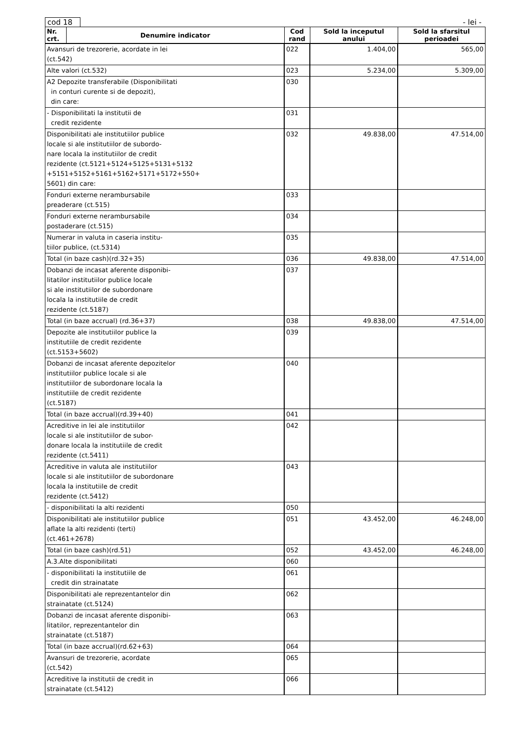cod 18
- lei -
| Nr. crt. | Denumire indicator | Cod rand | Sold la inceputul anului | Sold la sfarsitul perioadei |
| --- | --- | --- | --- | --- |
| Avansuri de trezorerie, acordate in lei (ct.542) | | 022 | 1.404,00 | 565,00 |
| Alte valori (ct.532) | | 023 | 5.234,00 | 5.309,00 |
| A2 Depozite transferabile (Disponibilitati in conturi curente si de depozit), din care: | | 030 | | |
| - Disponibilitati la institutii de credit rezidente | | 031 | | |
| Disponibilitati ale institutiilor publice locale si ale institutiilor de subordo- nare locala la institutiilor de credit rezidente (ct.5121+5124+5125+5131+5132 +5151+5152+5161+5162+5171+5172+550+ 5601) din care: | | 032 | 49.838,00 | 47.514,00 |
| Fonduri externe nerambursabile preaderare (ct.515) | | 033 | | |
| Fonduri externe nerambursabile postaderare (ct.515) | | 034 | | |
| Numerar in valuta in caseria institu- tiilor publice, (ct.5314) | | 035 | | |
| Total (in baze cash)(rd.32+35) | | 036 | 49.838,00 | 47.514,00 |
| Dobanzi de incasat aferente disponibi- litatilor institutiilor publice locale si ale institutiilor de subordonare locala la institutiile de credit rezidente (ct.5187) | | 037 | | |
| Total (in baze accrual) (rd.36+37) | | 038 | 49.838,00 | 47.514,00 |
| Depozite ale institutiilor publice la institutiile de credit rezidente (ct.5153+5602) | | 039 | | |
| Dobanzi de incasat aferente depozitelor institutiilor publice locale si ale institutiilor de subordonare locala la institutiile de credit rezidente (ct.5187) | | 040 | | |
| Total (in baze accrual)(rd.39+40) | | 041 | | |
| Acreditive in lei ale institutiilor locale si ale institutiilor de subor- donare locala la institutiile de credit rezidente (ct.5411) | | 042 | | |
| Acreditive in valuta ale institutiilor locale si ale institutiilor de subordonare locala la institutiile de credit rezidente (ct.5412) | | 043 | | |
| - disponibilitati la alti rezidenti | | 050 | | |
| Disponibilitati ale institutiilor publice aflate la alti rezidenti (terti) (ct.461+2678) | | 051 | 43.452,00 | 46.248,00 |
| Total (in baze cash)(rd.51) | | 052 | 43.452,00 | 46.248,00 |
| A.3.Alte disponibilitati | | 060 | | |
| - disponibilitati la institutiile de credit din strainatate | | 061 | | |
| Disponibilitati ale reprezentantelor din strainatate (ct.5124) | | 062 | | |
| Dobanzi de incasat aferente disponibi- litatilor, reprezentantelor din strainatate (ct.5187) | | 063 | | |
| Total (in baze accrual)(rd.62+63) | | 064 | | |
| Avansuri de trezorerie, acordate (ct.542) | | 065 | | |
| Acreditive la institutii de credit in strainatate (ct.5412) | | 066 | | |